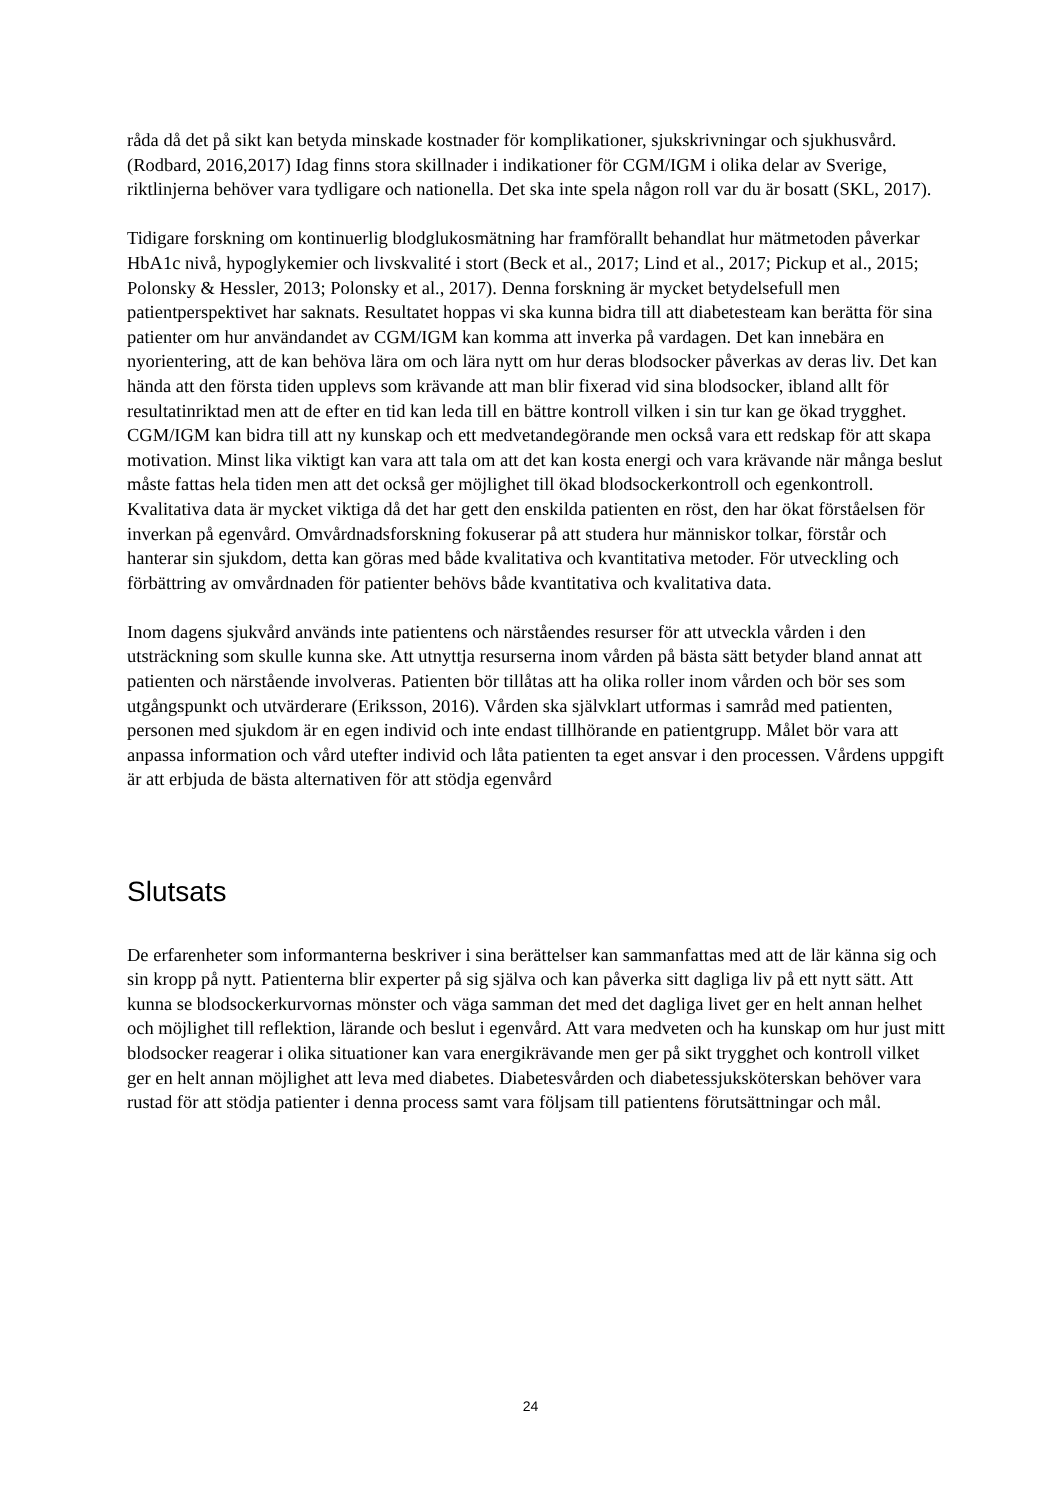råda då det på sikt kan betyda minskade kostnader för komplikationer, sjukskrivningar och sjukhusvård.(Rodbard, 2016,2017) Idag finns stora skillnader i indikationer för CGM/IGM i olika delar av Sverige, riktlinjerna behöver vara tydligare och nationella. Det ska inte spela någon roll var du är bosatt (SKL, 2017).
Tidigare forskning om kontinuerlig blodglukosmätning har framförallt behandlat hur mätmetoden påverkar HbA1c nivå, hypoglykemier och livskvalité i stort (Beck et al., 2017; Lind et al., 2017; Pickup et al., 2015; Polonsky & Hessler, 2013; Polonsky et al., 2017). Denna forskning är mycket betydelsefull men patientperspektivet har saknats. Resultatet hoppas vi ska kunna bidra till att diabetesteam kan berätta för sina patienter om hur användandet av CGM/IGM kan komma att inverka på vardagen. Det kan innebära en nyorientering, att de kan behöva lära om och lära nytt om hur deras blodsocker påverkas av deras liv. Det kan hända att den första tiden upplevs som krävande att man blir fixerad vid sina blodsocker, ibland allt för resultatinriktad men att de efter en tid kan leda till en bättre kontroll vilken i sin tur kan ge ökad trygghet. CGM/IGM kan bidra till att ny kunskap och ett medvetandegörande men också vara ett redskap för att skapa motivation. Minst lika viktigt kan vara att tala om att det kan kosta energi och vara krävande när många beslut måste fattas hela tiden men att det också ger möjlighet till ökad blodsockerkontroll och egenkontroll. Kvalitativa data är mycket viktiga då det har gett den enskilda patienten en röst, den har ökat förståelsen för inverkan på egenvård. Omvårdnadsforskning fokuserar på att studera hur människor tolkar, förstår och hanterar sin sjukdom, detta kan göras med både kvalitativa och kvantitativa metoder. För utveckling och förbättring av omvårdnaden för patienter behövs både kvantitativa och kvalitativa data.
Inom dagens sjukvård används inte patientens och närståendes resurser för att utveckla vården i den utsträckning som skulle kunna ske. Att utnyttja resurserna inom vården på bästa sätt betyder bland annat att patienten och närstående involveras. Patienten bör tillåtas att ha olika roller inom vården och bör ses som utgångspunkt och utvärderare (Eriksson, 2016). Vården ska självklart utformas i samråd med patienten, personen med sjukdom är en egen individ och inte endast tillhörande en patientgrupp. Målet bör vara att anpassa information och vård utefter individ och låta patienten ta eget ansvar i den processen. Vårdens uppgift är att erbjuda de bästa alternativen för att stödja egenvård
Slutsats
De erfarenheter som informanterna beskriver i sina berättelser kan sammanfattas med att de lär känna sig och sin kropp på nytt. Patienterna blir experter på sig själva och kan påverka sitt dagliga liv på ett nytt sätt. Att kunna se blodsockerkurvornas mönster och väga samman det med det dagliga livet ger en helt annan helhet och möjlighet till reflektion, lärande och beslut i egenvård. Att vara medveten och ha kunskap om hur just mitt blodsocker reagerar i olika situationer kan vara energikrävande men ger på sikt trygghet och kontroll vilket ger en helt annan möjlighet att leva med diabetes. Diabetesvården och diabetessjuksköterskan behöver vara rustad för att stödja patienter i denna process samt vara följsam till patientens förutsättningar och mål.
24